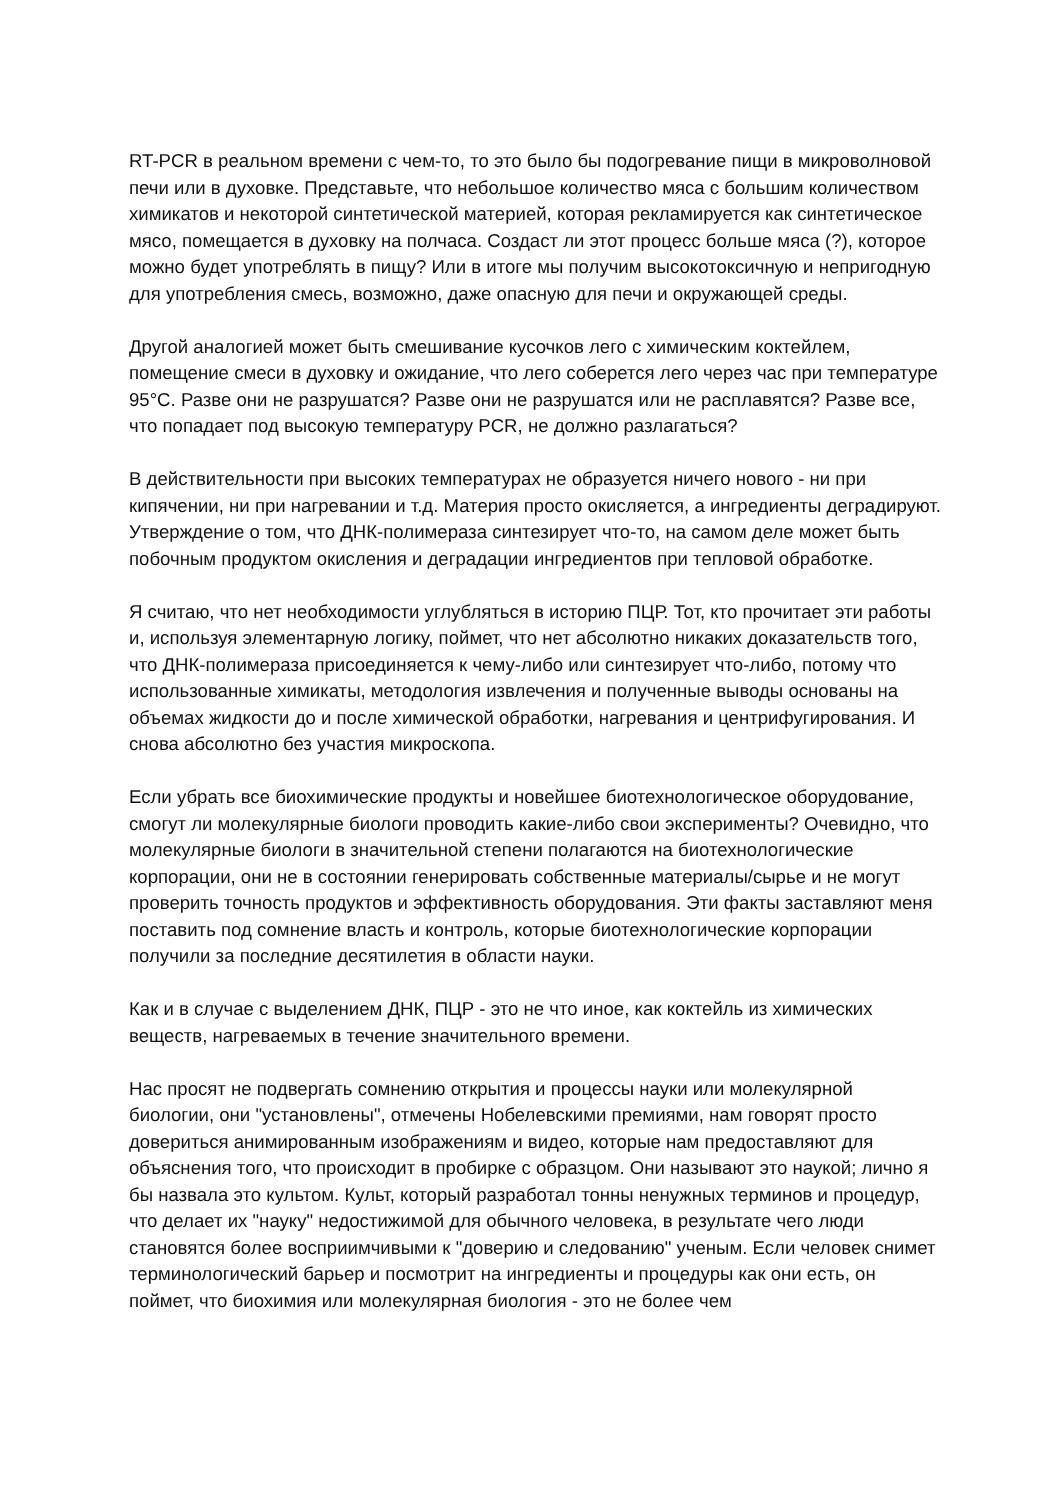RT-PCR в реальном времени с чем-то, то это было бы подогревание пищи в микроволновой печи или в духовке. Представьте, что небольшое количество мяса с большим количеством химикатов и некоторой синтетической материей, которая рекламируется как синтетическое мясо, помещается в духовку на полчаса. Создаст ли этот процесс больше мяса (?), которое можно будет употреблять в пищу? Или в итоге мы получим высокотоксичную и непригодную для употребления смесь, возможно, даже опасную для печи и окружающей среды.
Другой аналогией может быть смешивание кусочков лего с химическим коктейлем, помещение смеси в духовку и ожидание, что лего соберется лего через час при температуре 95°C. Разве они не разрушатся? Разве они не разрушатся или не расплавятся? Разве все, что попадает под высокую температуру PCR, не должно разлагаться?
В действительности при высоких температурах не образуется ничего нового - ни при кипячении, ни при нагревании и т.д. Материя просто окисляется, а ингредиенты деградируют. Утверждение о том, что ДНК-полимераза синтезирует что-то, на самом деле может быть побочным продуктом окисления и деградации ингредиентов при тепловой обработке.
Я считаю, что нет необходимости углубляться в историю ПЦР. Тот, кто прочитает эти работы и, используя элементарную логику, поймет, что нет абсолютно никаких доказательств того, что ДНК-полимераза присоединяется к чему-либо или синтезирует что-либо, потому что использованные химикаты, методология извлечения и полученные выводы основаны на объемах жидкости до и после химической обработки, нагревания и центрифугирования. И снова абсолютно без участия микроскопа.
Если убрать все биохимические продукты и новейшее биотехнологическое оборудование, смогут ли молекулярные биологи проводить какие-либо свои эксперименты? Очевидно, что молекулярные биологи в значительной степени полагаются на биотехнологические корпорации, они не в состоянии генерировать собственные материалы/сырье и не могут проверить точность продуктов и эффективность оборудования. Эти факты заставляют меня поставить под сомнение власть и контроль, которые биотехнологические корпорации получили за последние десятилетия в области науки.
Как и в случае с выделением ДНК, ПЦР - это не что иное, как коктейль из химических веществ, нагреваемых в течение значительного времени.
Нас просят не подвергать сомнению открытия и процессы науки или молекулярной биологии, они "установлены", отмечены Нобелевскими премиями, нам говорят просто довериться анимированным изображениям и видео, которые нам предоставляют для объяснения того, что происходит в пробирке с образцом. Они называют это наукой; лично я бы назвала это культом. Культ, который разработал тонны ненужных терминов и процедур, что делает их "науку" недостижимой для обычного человека, в результате чего люди становятся более восприимчивыми к "доверию и следованию" ученым. Если человек снимет терминологический барьер и посмотрит на ингредиенты и процедуры как они есть, он поймет, что биохимия или молекулярная биология - это не более чем